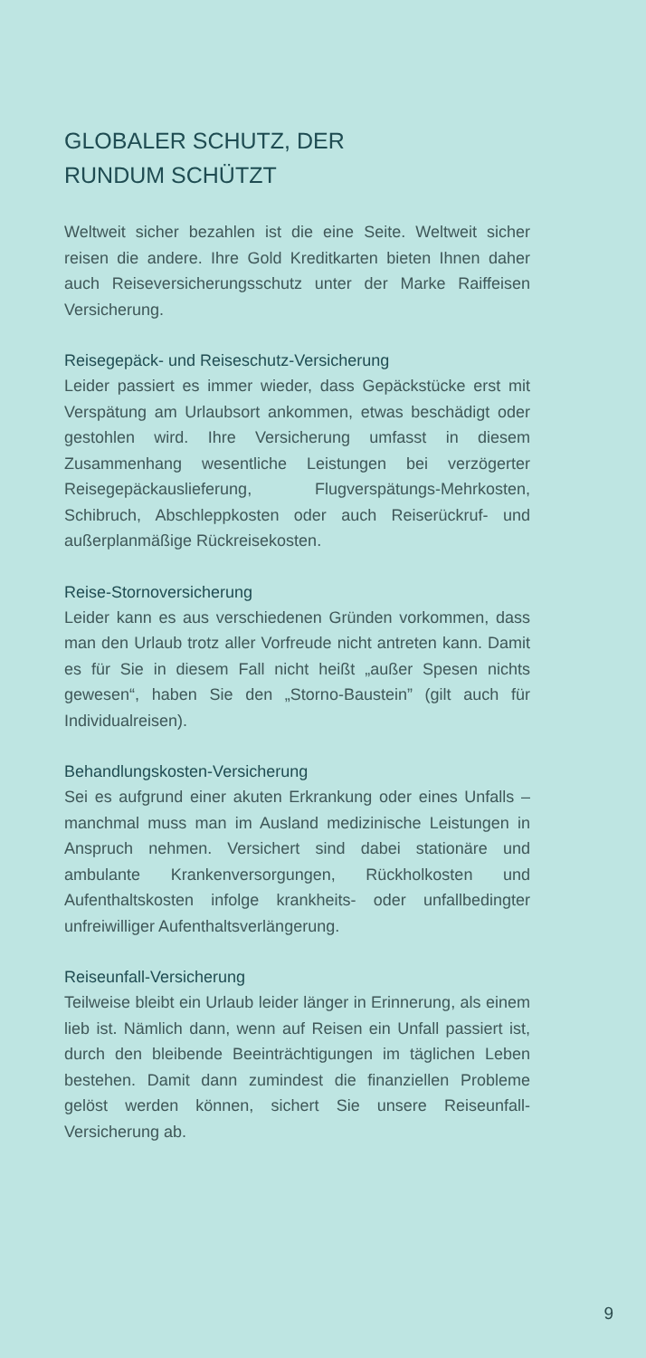GLOBALER SCHUTZ, DER
RUNDUM SCHÜTZT
Weltweit sicher bezahlen ist die eine Seite. Weltweit sicher reisen die andere. Ihre Gold Kreditkarten bieten Ihnen daher auch Reiseversicherungsschutz unter der Marke Raiffeisen Versicherung.
Reisegepäck- und Reiseschutz-Versicherung
Leider passiert es immer wieder, dass Gepäckstücke erst mit Verspätung am Urlaubsort ankommen, etwas beschädigt oder gestohlen wird. Ihre Versicherung umfasst in diesem Zusammenhang wesentliche Leistungen bei verzögerter Reisegepäckauslieferung, Flugverspätungs-Mehrkosten, Schibruch, Abschleppkosten oder auch Reiserückruf- und außerplanmäßige Rückreisekosten.
Reise-Stornoversicherung
Leider kann es aus verschiedenen Gründen vorkommen, dass man den Urlaub trotz aller Vorfreude nicht antreten kann. Damit es für Sie in diesem Fall nicht heißt „außer Spesen nichts gewesen“, haben Sie den „Storno-Baustein” (gilt auch für Individualreisen).
Behandlungskosten-Versicherung
Sei es aufgrund einer akuten Erkrankung oder eines Unfalls – manchmal muss man im Ausland medizinische Leistungen in Anspruch nehmen. Versichert sind dabei stationäre und ambulante Krankenversorgungen, Rückholkosten und Aufenthaltskosten infolge krankheits- oder unfallbedingter unfreiwilliger Aufenthaltsverlängerung.
Reiseunfall-Versicherung
Teilweise bleibt ein Urlaub leider länger in Erinnerung, als einem lieb ist. Nämlich dann, wenn auf Reisen ein Unfall passiert ist, durch den bleibende Beeinträchtigungen im täglichen Leben bestehen. Damit dann zumindest die finanziellen Probleme gelöst werden können, sichert Sie unsere Reiseunfall-Versicherung ab.
9